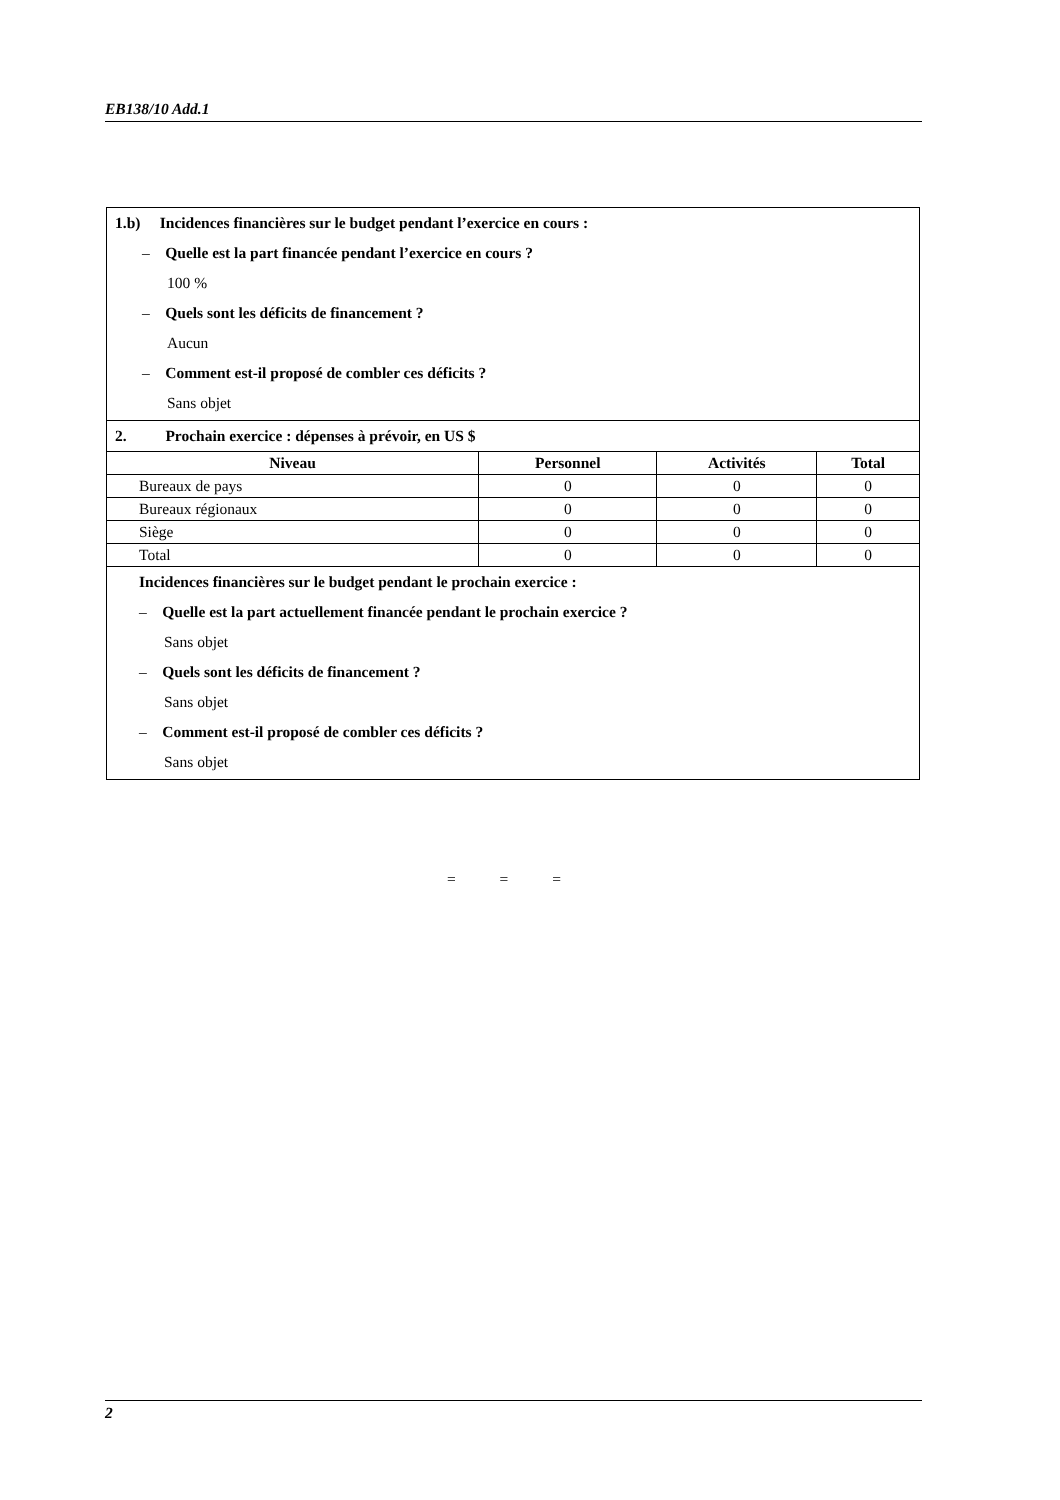EB138/10 Add.1
| 1.b) Incidences financières sur le budget pendant l’exercice en cours : – Quelle est la part financée pendant l’exercice en cours ? 100 % – Quels sont les déficits de financement ? Aucun – Comment est-il proposé de combler ces déficits ? Sans objet | | | |
| 2. Prochain exercice : dépenses à prévoir, en US $ | | | |
| Niveau | Personnel | Activités | Total |
| Bureaux de pays | 0 | 0 | 0 |
| Bureaux régionaux | 0 | 0 | 0 |
| Siège | 0 | 0 | 0 |
| Total | 0 | 0 | 0 |
| Incidences financières sur le budget pendant le prochain exercice : – Quelle est la part actuellement financée pendant le prochain exercice ? Sans objet – Quels sont les déficits de financement ? Sans objet – Comment est-il proposé de combler ces déficits ? Sans objet | | | |
= = =
2